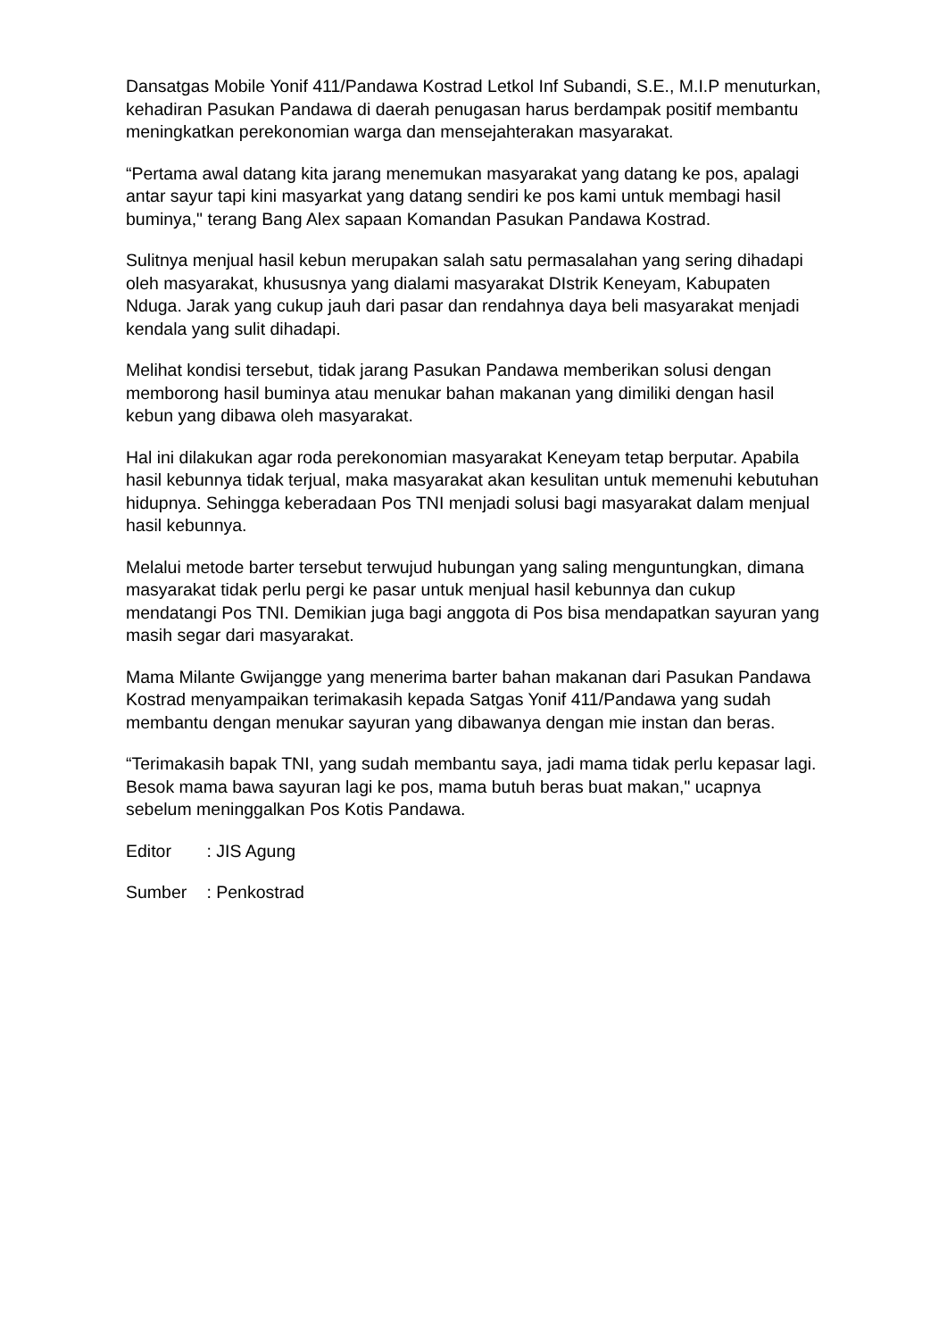Dansatgas Mobile Yonif 411/Pandawa Kostrad Letkol Inf Subandi, S.E., M.I.P menuturkan, kehadiran Pasukan Pandawa di daerah penugasan harus berdampak positif membantu meningkatkan perekonomian warga dan mensejahterakan masyarakat.
“Pertama awal datang kita jarang menemukan masyarakat yang datang ke pos, apalagi antar sayur tapi kini masyarkat yang datang sendiri ke pos kami untuk membagi hasil buminya," terang Bang Alex sapaan Komandan Pasukan Pandawa Kostrad.
Sulitnya menjual hasil kebun merupakan salah satu permasalahan yang sering dihadapi oleh masyarakat, khususnya yang dialami masyarakat DIstrik Keneyam, Kabupaten Nduga. Jarak yang cukup jauh dari pasar dan rendahnya daya beli masyarakat menjadi kendala yang sulit dihadapi.
Melihat kondisi tersebut, tidak jarang Pasukan Pandawa memberikan solusi dengan memborong hasil buminya atau menukar bahan makanan yang dimiliki dengan hasil kebun yang dibawa oleh masyarakat.
Hal ini dilakukan agar roda perekonomian masyarakat Keneyam tetap berputar. Apabila hasil kebunnya tidak terjual, maka masyarakat akan kesulitan untuk memenuhi kebutuhan hidupnya. Sehingga keberadaan Pos TNI menjadi solusi bagi masyarakat dalam menjual hasil kebunnya.
Melalui metode barter tersebut terwujud hubungan yang saling menguntungkan, dimana masyarakat tidak perlu pergi ke pasar untuk menjual hasil kebunnya dan cukup mendatangi Pos TNI. Demikian juga bagi anggota di Pos bisa mendapatkan sayuran yang masih segar dari masyarakat.
Mama Milante Gwijangge yang menerima barter bahan makanan dari Pasukan Pandawa Kostrad menyampaikan terimakasih kepada Satgas Yonif 411/Pandawa yang sudah membantu dengan menukar sayuran yang dibawanya dengan mie instan dan beras.
“Terimakasih bapak TNI, yang sudah membantu saya, jadi mama tidak perlu kepasar lagi. Besok mama bawa sayuran lagi ke pos, mama butuh beras buat makan," ucapnya sebelum meninggalkan Pos Kotis Pandawa.
Editor : JIS Agung
Sumber : Penkostrad